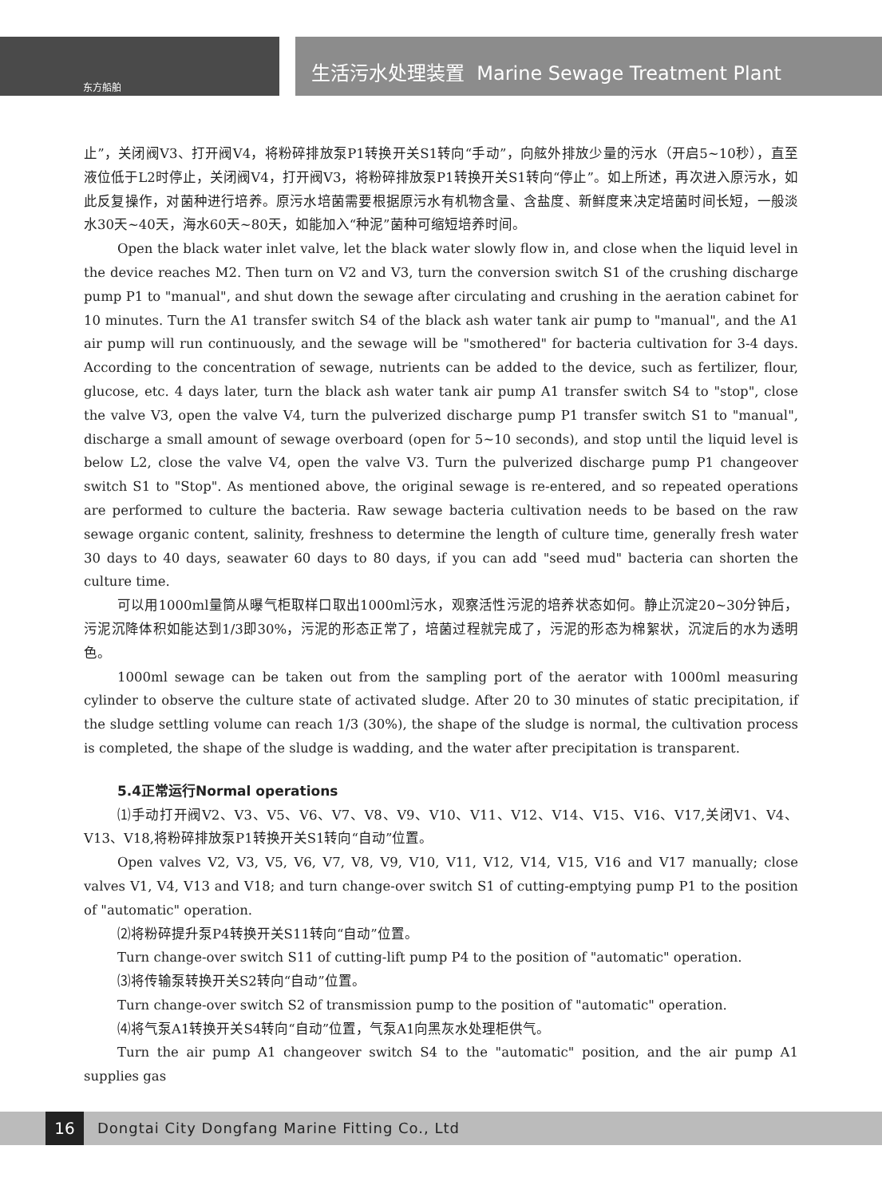生活污水处理装置 Marine Sewage Treatment Plant
东方船舶
止”，关闭阀V3、打开阀V4，将粉碎排放泵P1转换开关S1转向“手动”，向舷外排放少量的污水（开启5~10秒），直至液位低于L2时停止，关闭阀V4，打开阀V3，将粉碎排放泵P1转换开关S1转向“停止”。如上所述，再次进入原污水，如此反复操作，对菌种进行培养。原污水培菌需要根据原污水有机物含量、含盐度、新鲜度来决定培菌时间长短，一般淡水30天~40天，海水60天~80天，如能加入“种泥”菌种可缩短培养时间。
Open the black water inlet valve, let the black water slowly flow in, and close when the liquid level in the device reaches M2. Then turn on V2 and V3, turn the conversion switch S1 of the crushing discharge pump P1 to "manual", and shut down the sewage after circulating and crushing in the aeration cabinet for 10 minutes. Turn the A1 transfer switch S4 of the black ash water tank air pump to "manual", and the A1 air pump will run continuously, and the sewage will be "smothered" for bacteria cultivation for 3-4 days. According to the concentration of sewage, nutrients can be added to the device, such as fertilizer, flour, glucose, etc. 4 days later, turn the black ash water tank air pump A1 transfer switch S4 to "stop", close the valve V3, open the valve V4, turn the pulverized discharge pump P1 transfer switch S1 to "manual", discharge a small amount of sewage overboard (open for 5~10 seconds), and stop until the liquid level is below L2, close the valve V4, open the valve V3. Turn the pulverized discharge pump P1 changeover switch S1 to "Stop". As mentioned above, the original sewage is re-entered, and so repeated operations are performed to culture the bacteria. Raw sewage bacteria cultivation needs to be based on the raw sewage organic content, salinity, freshness to determine the length of culture time, generally fresh water 30 days to 40 days, seawater 60 days to 80 days, if you can add "seed mud" bacteria can shorten the culture time.
可以用1000ml量筒从曝气柜取样口取出1000ml污水，观察活性污泥的培养状态如何。静止沉淀20~30分钟后，污泥沉降体积如能达到1/3即30%，污泥的形态正常了，培菌过程就完成了，污泥的形态为棉絮状，沉淀后的水为透明色。
1000ml sewage can be taken out from the sampling port of the aerator with 1000ml measuring cylinder to observe the culture state of activated sludge. After 20 to 30 minutes of static precipitation, if the sludge settling volume can reach 1/3 (30%), the shape of the sludge is normal, the cultivation process is completed, the shape of the sludge is wadding, and the water after precipitation is transparent.
5.4正常运行Normal operations
⑴手动打开阀V2、V3、V5、V6、V7、V8、V9、V10、V11、V12、V14、V15、V16、V17,关闭V1、V4、V13、V18,将粉碎排放泵P1转换开关S1转向“自动”位置。
Open valves V2, V3, V5, V6, V7, V8, V9, V10, V11, V12, V14, V15, V16 and V17 manually; close valves V1, V4, V13 and V18; and turn change-over switch S1 of cutting-emptying pump P1 to the position of "automatic" operation.
⑵将粉碎提升泵P4转换开关S11转向“自动”位置。
Turn change-over switch S11 of cutting-lift pump P4 to the position of "automatic" operation.
⑶将传输泵转换开关S2转向“自动”位置。
Turn change-over switch S2 of transmission pump to the position of "automatic" operation.
⑷将气泵A1转换开关S4转向“自动”位置，气泵A1向黑灰水处理柜供气。
Turn the air pump A1 changeover switch S4 to the "automatic" position, and the air pump A1 supplies gas
16
Dongtai City Dongfang Marine Fitting Co., Ltd